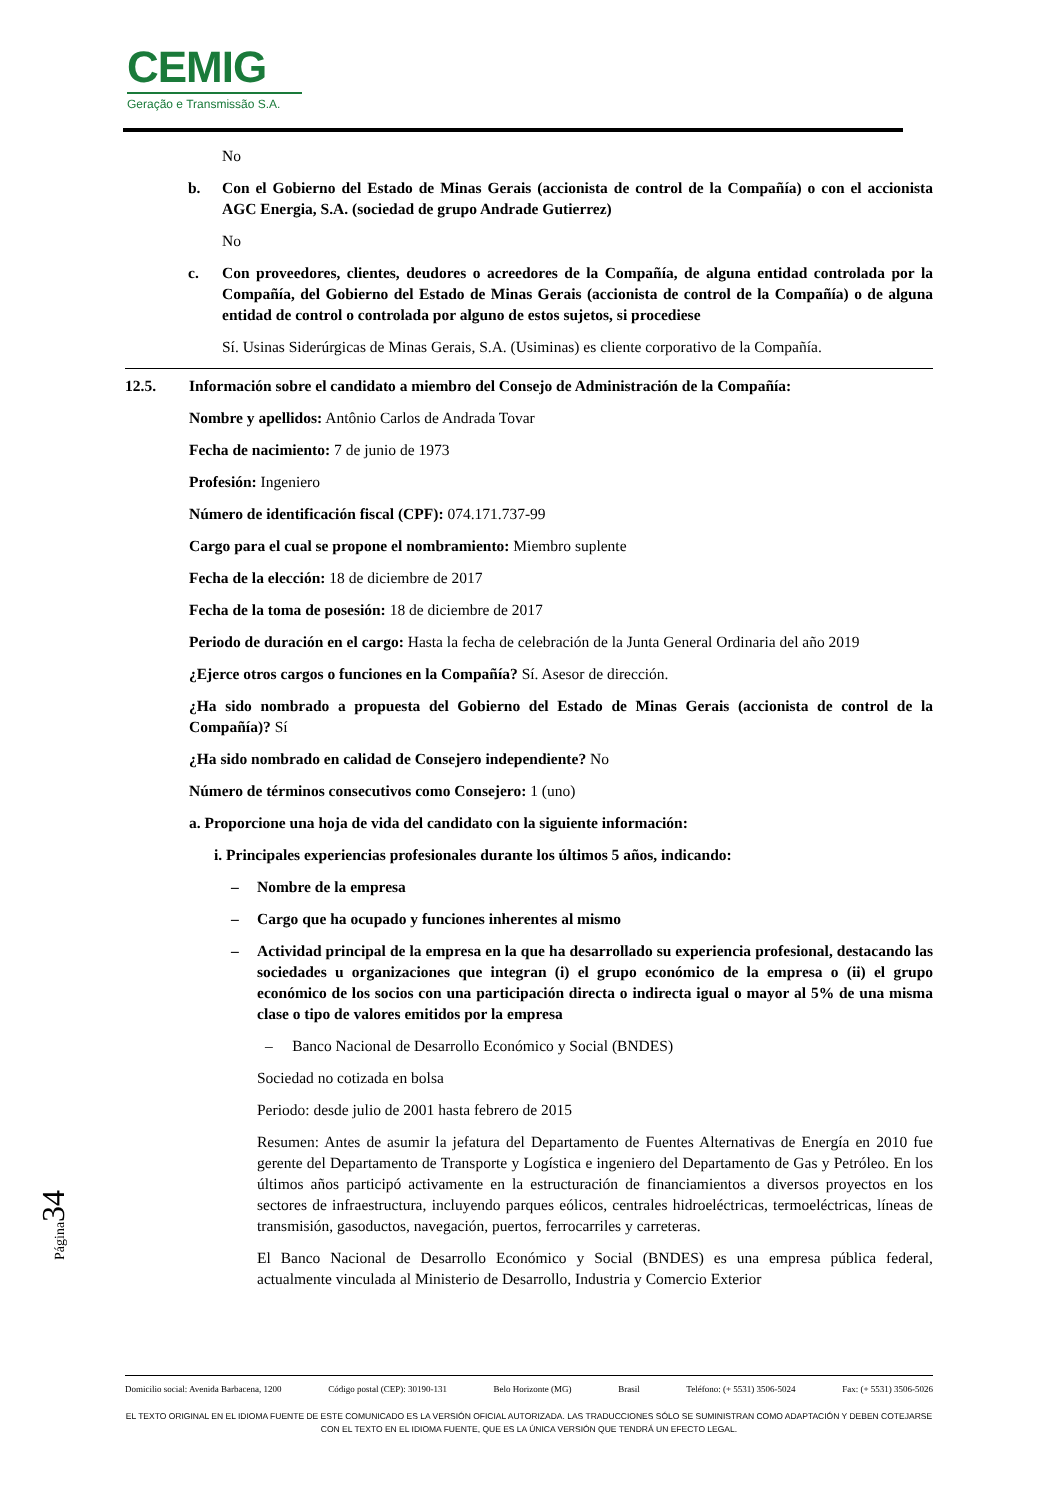CEMIG
Geração e Transmissão S.A.
No
b. Con el Gobierno del Estado de Minas Gerais (accionista de control de la Compañía) o con el accionista AGC Energia, S.A. (sociedad de grupo Andrade Gutierrez)
No
c. Con proveedores, clientes, deudores o acreedores de la Compañía, de alguna entidad controlada por la Compañía, del Gobierno del Estado de Minas Gerais (accionista de control de la Compañía) o de alguna entidad de control o controlada por alguno de estos sujetos, si procediese
Sí. Usinas Siderúrgicas de Minas Gerais, S.A. (Usiminas) es cliente corporativo de la Compañía.
12.5. Información sobre el candidato a miembro del Consejo de Administración de la Compañía:
Nombre y apellidos: Antônio Carlos de Andrada Tovar
Fecha de nacimiento: 7 de junio de 1973
Profesión: Ingeniero
Número de identificación fiscal (CPF): 074.171.737-99
Cargo para el cual se propone el nombramiento: Miembro suplente
Fecha de la elección: 18 de diciembre de 2017
Fecha de la toma de posesión: 18 de diciembre de 2017
Periodo de duración en el cargo: Hasta la fecha de celebración de la Junta General Ordinaria del año 2019
¿Ejerce otros cargos o funciones en la Compañía? Sí. Asesor de dirección.
¿Ha sido nombrado a propuesta del Gobierno del Estado de Minas Gerais (accionista de control de la Compañía)? Sí
¿Ha sido nombrado en calidad de Consejero independiente? No
Número de términos consecutivos como Consejero: 1 (uno)
a. Proporcione una hoja de vida del candidato con la siguiente información:
i. Principales experiencias profesionales durante los últimos 5 años, indicando:
– Nombre de la empresa
– Cargo que ha ocupado y funciones inherentes al mismo
– Actividad principal de la empresa en la que ha desarrollado su experiencia profesional, destacando las sociedades u organizaciones que integran (i) el grupo económico de la empresa o (ii) el grupo económico de los socios con una participación directa o indirecta igual o mayor al 5% de una misma clase o tipo de valores emitidos por la empresa
– Banco Nacional de Desarrollo Económico y Social (BNDES)
Sociedad no cotizada en bolsa
Periodo: desde julio de 2001 hasta febrero de 2015
Resumen: Antes de asumir la jefatura del Departamento de Fuentes Alternativas de Energía en 2010 fue gerente del Departamento de Transporte y Logística e ingeniero del Departamento de Gas y Petróleo. En los últimos años participó activamente en la estructuración de financiamientos a diversos proyectos en los sectores de infraestructura, incluyendo parques eólicos, centrales hidroeléctricas, termoeléctricas, líneas de transmisión, gasoductos, navegación, puertos, ferrocarriles y carreteras.
El Banco Nacional de Desarrollo Económico y Social (BNDES) es una empresa pública federal, actualmente vinculada al Ministerio de Desarrollo, Industria y Comercio Exterior
Página34
Domicilio social: Avenida Barbacena, 1200 Código postal (CEP): 30190-131 Belo Horizonte (MG) Brasil Teléfono: (+ 5531) 3506-5024 Fax: (+ 5531) 3506-5026
EL TEXTO ORIGINAL EN EL IDIOMA FUENTE DE ESTE COMUNICADO ES LA VERSIÓN OFICIAL AUTORIZADA. LAS TRADUCCIONES SÓLO SE SUMINISTRAN COMO ADAPTACIÓN Y DEBEN COTEJARSE CON EL TEXTO EN EL IDIOMA FUENTE, QUE ES LA ÚNICA VERSIÓN QUE TENDRÁ UN EFECTO LEGAL.